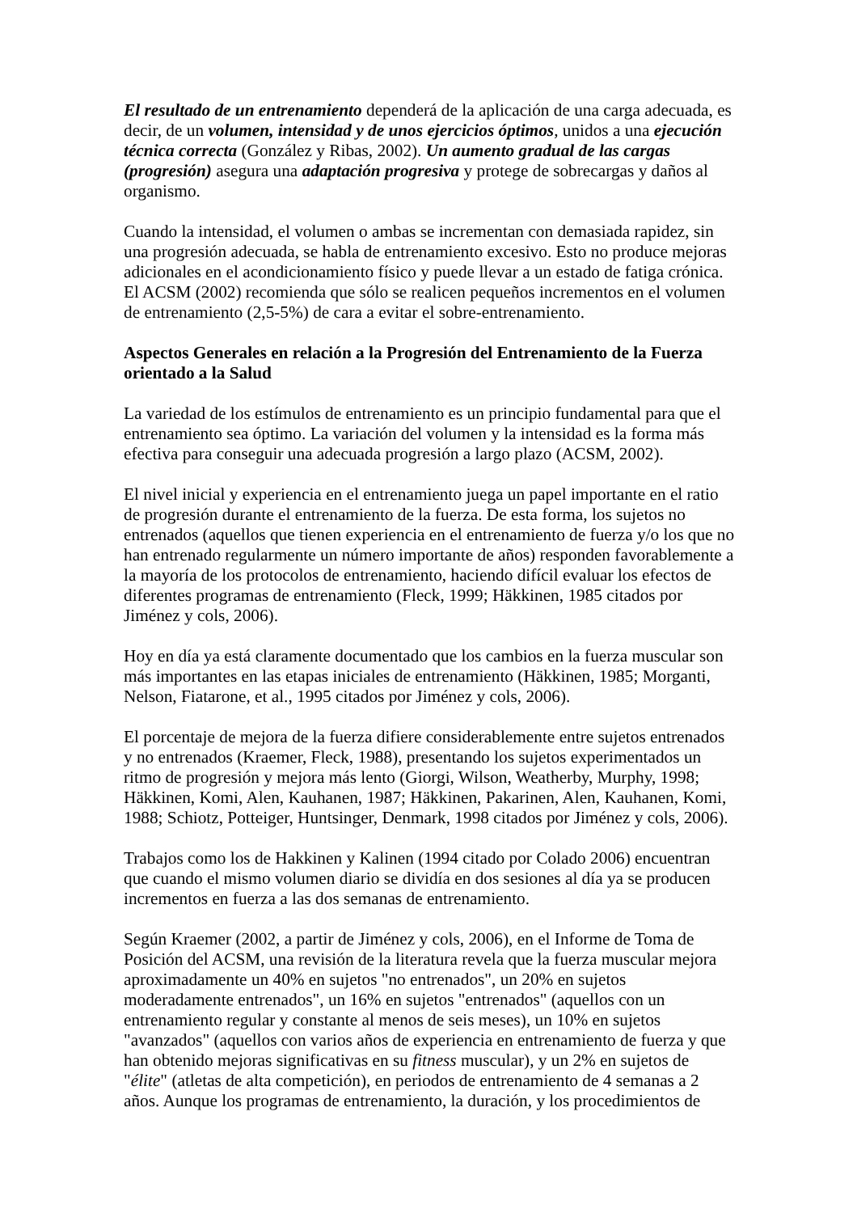El resultado de un entrenamiento dependerá de la aplicación de una carga adecuada, es decir, de un volumen, intensidad y de unos ejercicios óptimos, unidos a una ejecución técnica correcta (González y Ribas, 2002). Un aumento gradual de las cargas (progresión) asegura una adaptación progresiva y protege de sobrecargas y daños al organismo.
Cuando la intensidad, el volumen o ambas se incrementan con demasiada rapidez, sin una progresión adecuada, se habla de entrenamiento excesivo. Esto no produce mejoras adicionales en el acondicionamiento físico y puede llevar a un estado de fatiga crónica. El ACSM (2002) recomienda que sólo se realicen pequeños incrementos en el volumen de entrenamiento (2,5-5%) de cara a evitar el sobre-entrenamiento.
Aspectos Generales en relación a la Progresión del Entrenamiento de la Fuerza orientado a la Salud
La variedad de los estímulos de entrenamiento es un principio fundamental para que el entrenamiento sea óptimo. La variación del volumen y la intensidad es la forma más efectiva para conseguir una adecuada progresión a largo plazo (ACSM, 2002).
El nivel inicial y experiencia en el entrenamiento juega un papel importante en el ratio de progresión durante el entrenamiento de la fuerza. De esta forma, los sujetos no entrenados (aquellos que tienen experiencia en el entrenamiento de fuerza y/o los que no han entrenado regularmente un número importante de años) responden favorablemente a la mayoría de los protocolos de entrenamiento, haciendo difícil evaluar los efectos de diferentes programas de entrenamiento (Fleck, 1999; Häkkinen, 1985 citados por Jiménez y cols, 2006).
Hoy en día ya está claramente documentado que los cambios en la fuerza muscular son más importantes en las etapas iniciales de entrenamiento (Häkkinen, 1985; Morganti, Nelson, Fiatarone, et al., 1995 citados por Jiménez y cols, 2006).
El porcentaje de mejora de la fuerza difiere considerablemente entre sujetos entrenados y no entrenados (Kraemer, Fleck, 1988), presentando los sujetos experimentados un ritmo de progresión y mejora más lento (Giorgi, Wilson, Weatherby, Murphy, 1998; Häkkinen, Komi, Alen, Kauhanen, 1987; Häkkinen, Pakarinen, Alen, Kauhanen, Komi, 1988; Schiotz, Potteiger, Huntsinger, Denmark, 1998 citados por Jiménez y cols, 2006).
Trabajos como los de Hakkinen y Kalinen (1994 citado por Colado 2006) encuentran que cuando el mismo volumen diario se dividía en dos sesiones al día ya se producen incrementos en fuerza a las dos semanas de entrenamiento.
Según Kraemer (2002, a partir de Jiménez y cols, 2006), en el Informe de Toma de Posición del ACSM, una revisión de la literatura revela que la fuerza muscular mejora aproximadamente un 40% en sujetos "no entrenados", un 20% en sujetos moderadamente entrenados", un 16% en sujetos "entrenados" (aquellos con un entrenamiento regular y constante al menos de seis meses), un 10% en sujetos "avanzados" (aquellos con varios años de experiencia en entrenamiento de fuerza y que han obtenido mejoras significativas en su fitness muscular), y un 2% en sujetos de "élite" (atletas de alta competición), en periodos de entrenamiento de 4 semanas a 2 años. Aunque los programas de entrenamiento, la duración, y los procedimientos de